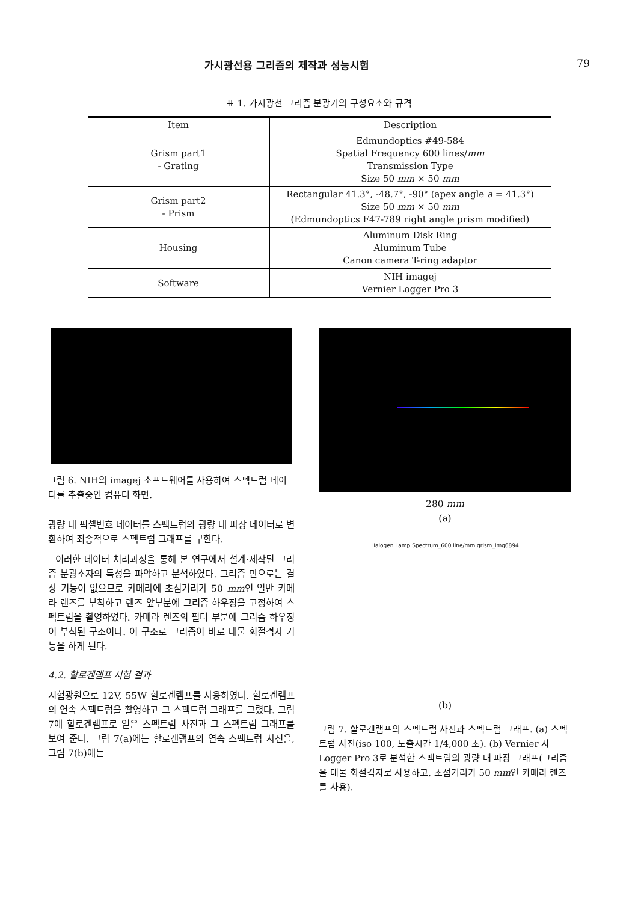가시광선용 그리즘의 제작과 성능시험 79
표 1. 가시광선 그리즘 분광기의 구성요소와 규격
| Item | Description |
| --- | --- |
| Grism part1 - Grating | Edmundoptics #49-584 Spatial Frequency 600 lines/ mm Transmission Type Size 50 mm × 50 mm |
| Grism part2 - Prism | Rectangular 41.3°, -48.7°, -90° (apex angle a = 41.3°) Size 50 mm × 50 mm (Edmundoptics F47-789 right angle prism modified) |
| Housing | Aluminum Disk Ring Aluminum Tube Canon camera T-ring adaptor |
| Software | NIH imagej Vernier Logger Pro 3 |
그림 6. NIH의 imagej 소프트웨어를 사용하여 스펙트럼 데이터를 추출중인 컴퓨터 화면.
광량 대 픽셀번호 데이터를 스펙트럼의 광량 대 파장 데이터로 변환하여 최종적으로 스펙트럼 그래프를 구한다.
이러한 데이터 처리과정을 통해 본 연구에서 설계·제작된 그리즘 분광소자의 특성을 파악하고 분석하였다. 그리즘 만으로는 결상 기능이 없으므로 카메라에 초점거리가 50 mm인 일반 카메라 렌즈를 부착하고 렌즈 앞부분에 그리즘 하우징을 고정하여 스펙트럼을 촬영하였다. 카메라 렌즈의 필터 부분에 그리즘 하우징이 부착된 구조이다. 이 구조로 그리즘이 바로 대물 회절격자 기능을 하게 된다.
4.2. 할로겐램프 시험 결과
시험광원으로 12V, 55W 할로겐램프를 사용하였다. 할로겐램프의 연속 스펙트럼을 촬영하고 그 스펙트럼 그래프를 그렸다. 그림 7에 할로겐램프로 얻은 스펙트럼 사진과 그 스펙트럼 그래프를 보여 준다. 그림 7(a)에는 할로겐램프의 연속 스펙트럼 사진을, 그림 7(b)에는
280 mm
(a)
Halogen Lamp Spectrum_600 line/mm grism_img6894
(b)
그림 7. 할로겐램프의 스펙트럼 사진과 스펙트럼 그래프. (a) 스펙트럼 사진(iso 100, 노출시간 1/4,000 초). (b) Vernier 사 Logger Pro 3로 분석한 스펙트럼의 광량 대 파장 그래프(그리즘을 대물 회절격자로 사용하고, 초점거리가 50 mm인 카메라 렌즈를 사용).